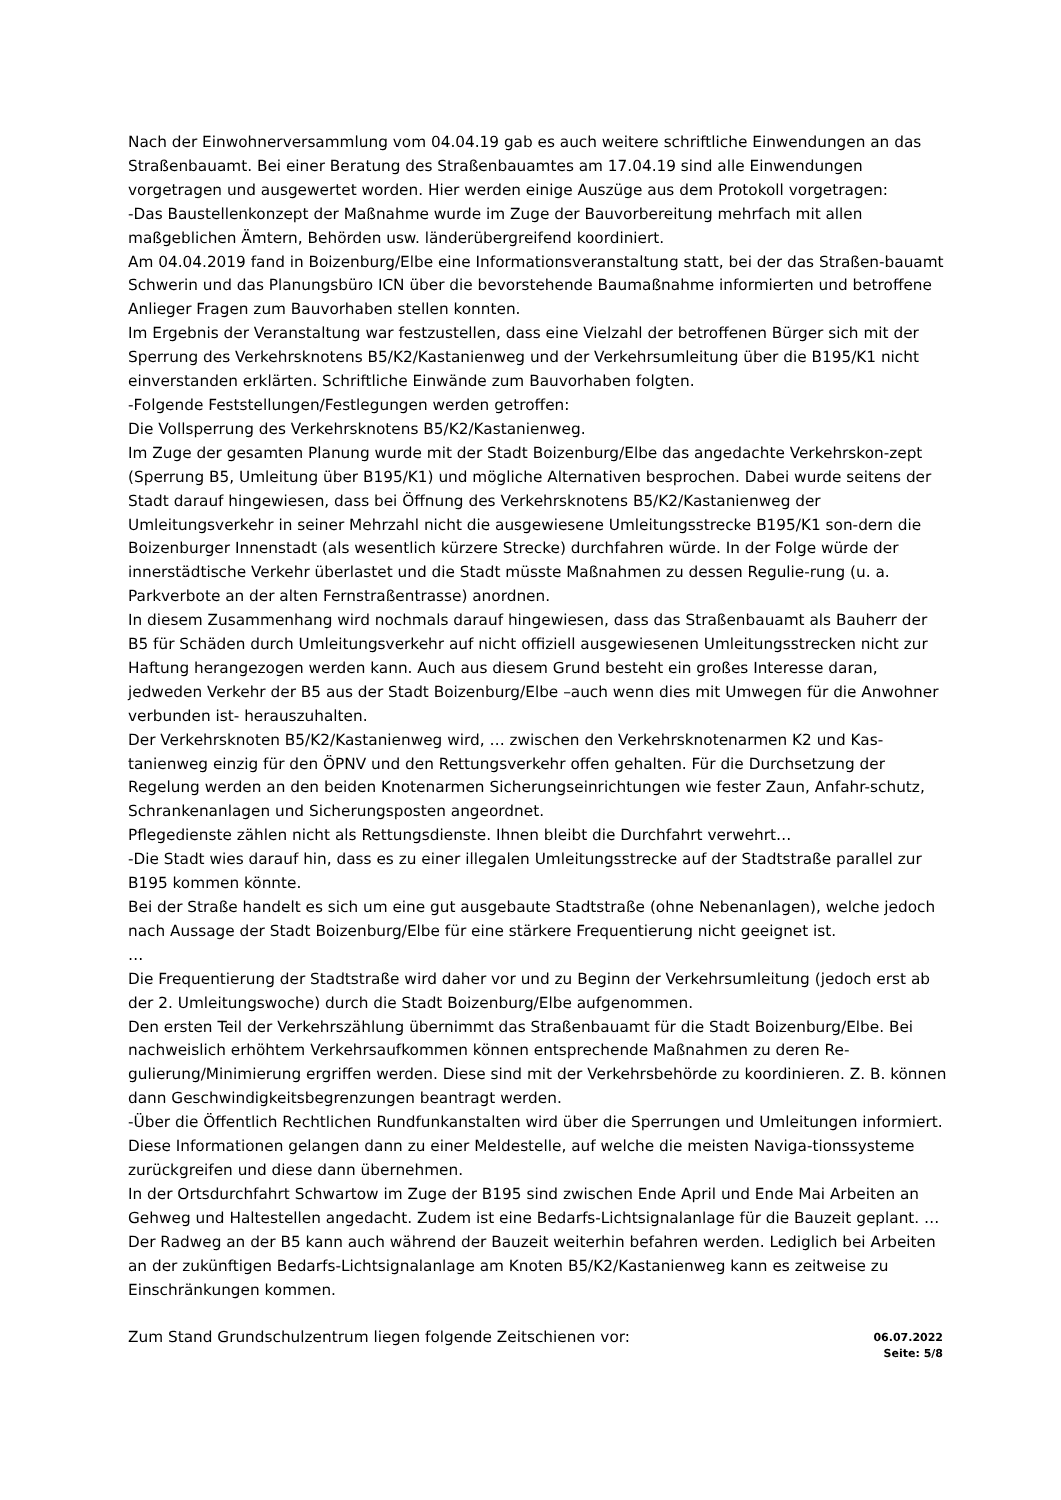Nach der Einwohnerversammlung vom 04.04.19 gab es auch weitere schriftliche Einwendungen an das Straßenbauamt. Bei einer Beratung des Straßenbauamtes am 17.04.19 sind alle Einwendungen vorgetragen und ausgewertet worden. Hier werden einige Auszüge aus dem Protokoll vorgetragen:
-Das Baustellenkonzept der Maßnahme wurde im Zuge der Bauvorbereitung mehrfach mit allen maßgeblichen Ämtern, Behörden usw. länderübergreifend koordiniert.
Am 04.04.2019 fand in Boizenburg/Elbe eine Informationsveranstaltung statt, bei der das Straßen-bauamt Schwerin und das Planungsbüro ICN über die bevorstehende Baumaßnahme informierten und betroffene Anlieger Fragen zum Bauvorhaben stellen konnten.
Im Ergebnis der Veranstaltung war festzustellen, dass eine Vielzahl der betroffenen Bürger sich mit der Sperrung des Verkehrsknotens B5/K2/Kastanienweg und der Verkehrsumleitung über die B195/K1 nicht einverstanden erklärten. Schriftliche Einwände zum Bauvorhaben folgten.
-Folgende Feststellungen/Festlegungen werden getroffen:
Die Vollsperrung des Verkehrsknotens B5/K2/Kastanienweg.
Im Zuge der gesamten Planung wurde mit der Stadt Boizenburg/Elbe das angedachte Verkehrskon-zept (Sperrung B5, Umleitung über B195/K1) und mögliche Alternativen besprochen. Dabei wurde seitens der Stadt darauf hingewiesen, dass bei Öffnung des Verkehrsknotens B5/K2/Kastanienweg der Umleitungsverkehr in seiner Mehrzahl nicht die ausgewiesene Umleitungsstrecke B195/K1 son-dern die Boizenburger Innenstadt (als wesentlich kürzere Strecke) durchfahren würde. In der Folge würde der innerstädtische Verkehr überlastet und die Stadt müsste Maßnahmen zu dessen Regulie-rung (u. a. Parkverbote an der alten Fernstraßentrasse) anordnen.
In diesem Zusammenhang wird nochmals darauf hingewiesen, dass das Straßenbauamt als Bauherr der B5 für Schäden durch Umleitungsverkehr auf nicht offiziell ausgewiesenen Umleitungsstrecken nicht zur Haftung herangezogen werden kann. Auch aus diesem Grund besteht ein großes Interesse daran, jedweden Verkehr der B5 aus der Stadt Boizenburg/Elbe –auch wenn dies mit Umwegen für die Anwohner verbunden ist- herauszuhalten.
Der Verkehrsknoten B5/K2/Kastanienweg wird, … zwischen den Verkehrsknotenarmen K2 und Kas-tanienweg einzig für den ÖPNV und den Rettungsverkehr offen gehalten. Für die Durchsetzung der Regelung werden an den beiden Knotenarmen Sicherungseinrichtungen wie fester Zaun, Anfahr-schutz, Schrankenanlagen und Sicherungsposten angeordnet.
Pflegedienste zählen nicht als Rettungsdienste. Ihnen bleibt die Durchfahrt verwehrt…
-Die Stadt wies darauf hin, dass es zu einer illegalen Umleitungsstrecke auf der Stadtstraße parallel zur B195 kommen könnte.
Bei der Straße handelt es sich um eine gut ausgebaute Stadtstraße (ohne Nebenanlagen), welche jedoch nach Aussage der Stadt Boizenburg/Elbe für eine stärkere Frequentierung nicht geeignet ist.
…
Die Frequentierung der Stadtstraße wird daher vor und zu Beginn der Verkehrsumleitung (jedoch erst ab der 2. Umleitungswoche) durch die Stadt Boizenburg/Elbe aufgenommen.
Den ersten Teil der Verkehrszählung übernimmt das Straßenbauamt für die Stadt Boizenburg/Elbe. Bei nachweislich erhöhtem Verkehrsaufkommen können entsprechende Maßnahmen zu deren Re-gulierung/Minimierung ergriffen werden. Diese sind mit der Verkehrsbehörde zu koordinieren. Z. B. können dann Geschwindigkeitsbegrenzungen beantragt werden.
-Über die Öffentlich Rechtlichen Rundfunkanstalten wird über die Sperrungen und Umleitungen informiert. Diese Informationen gelangen dann zu einer Meldestelle, auf welche die meisten Naviga-tionssysteme zurückgreifen und diese dann übernehmen.
In der Ortsdurchfahrt Schwartow im Zuge der B195 sind zwischen Ende April und Ende Mai Arbeiten an Gehweg und Haltestellen angedacht. Zudem ist eine Bedarfs-Lichtsignalanlage für die Bauzeit geplant. …
Der Radweg an der B5 kann auch während der Bauzeit weiterhin befahren werden. Lediglich bei Arbeiten an der zukünftigen Bedarfs-Lichtsignalanlage am Knoten B5/K2/Kastanienweg kann es zeitweise zu Einschränkungen kommen.
Zum Stand Grundschulzentrum liegen folgende Zeitschienen vor:
06.07.2022
Seite: 5/8